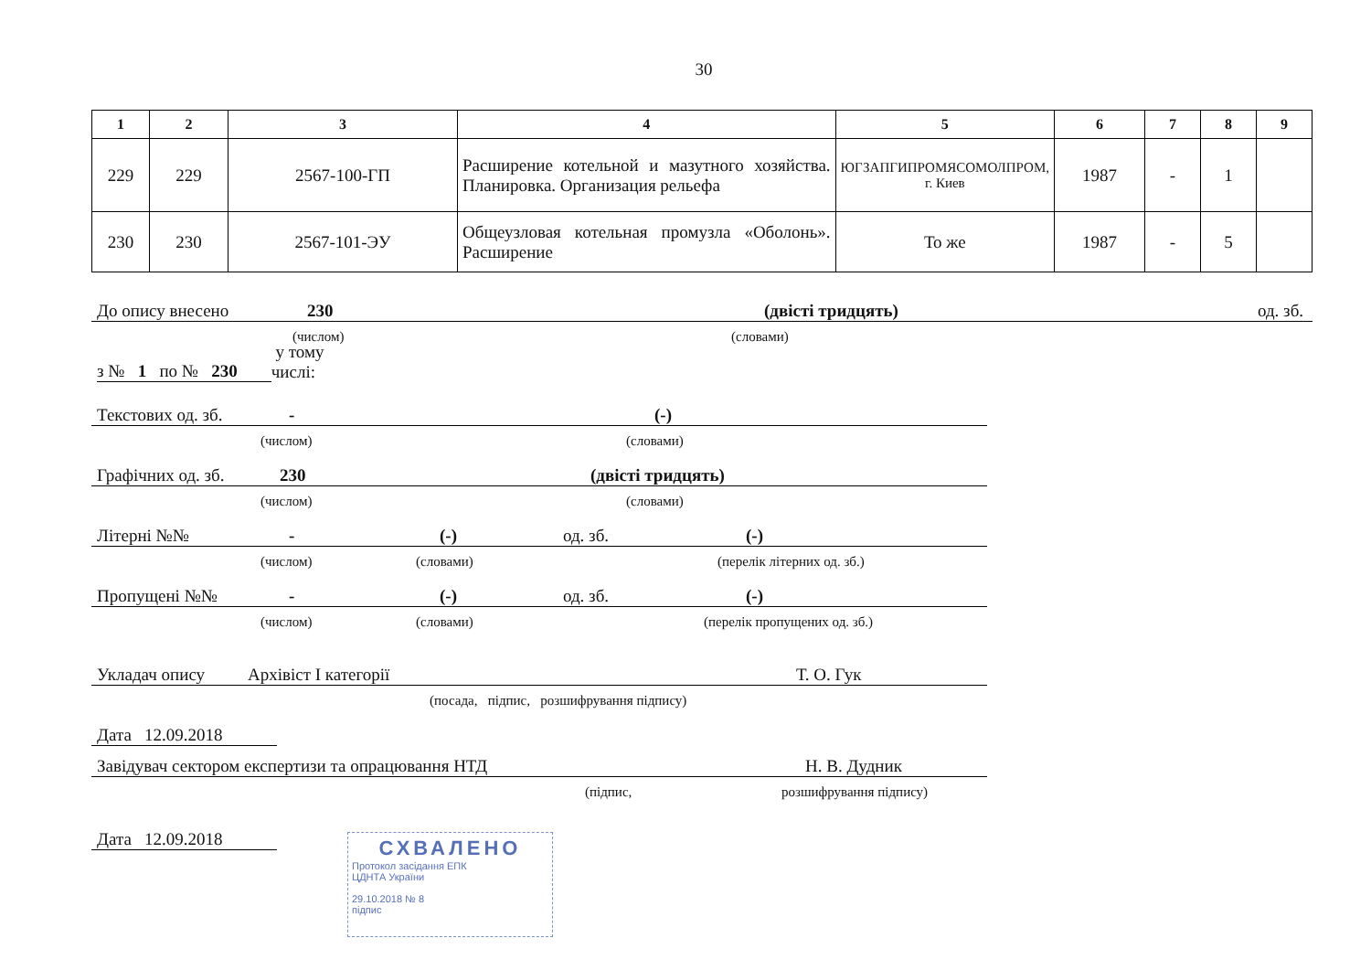30
| 1 | 2 | 3 | 4 | 5 | 6 | 7 | 8 | 9 |
| --- | --- | --- | --- | --- | --- | --- | --- | --- |
| 229 | 229 | 2567-100-ГП | Расширение котельной и мазутного хозяйства. Планировка. Организация рельефа | ЮГЗАПГИПРОМЯСОМОЛПРОМ, г. Киев | 1987 | - | 1 | |
| 230 | 230 | 2567-101-ЭУ | Общеузловая котельная промузла «Оболонь». Расширение | То же | 1987 | - | 5 | |
До опису внесено 230 (двісті тридцять) од. зб.
(числом) (словами)
з № 1 по № 230 у тому числі:
Текстових од. зб. - (-)
(числом) (словами)
Графічних од. зб. 230 (двісті тридцять)
(числом) (словами)
Літерні №№ - (-) од. зб. (-)
(числом) (словами) (перелік літерних од. зб.)
Пропущені №№ - (-) од. зб. (-)
(числом) (словами) (перелік пропущених од. зб.)
Укладач опису Архівіст І категорії Т. О. Гук
(посада, підпис, розшифрування підпису)
Дата 12.09.2018
Завідувач сектором експертизи та опрацювання НТД Н. В. Дудник
(підпис, розшифрування підпису)
Дата 12.09.2018
СХВАЛЕНО
Протокол засідання ЕПК
ЦДНТА України
29.10.2018 № 8
підпис